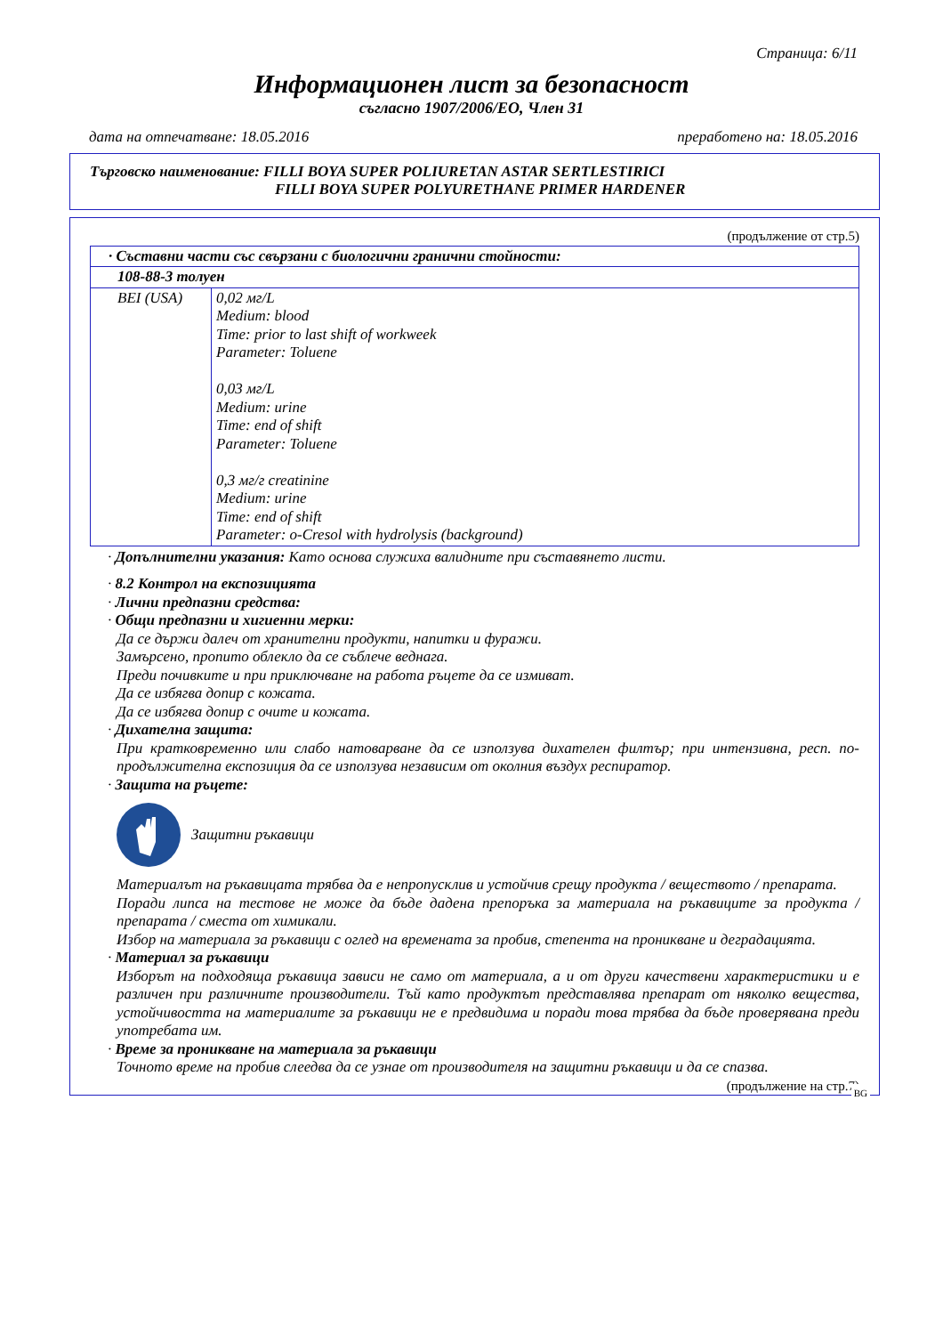Страница: 6/11
Информационен лист за безопасност
съгласно 1907/2006/ЕО, Член 31
дата на отпечатване: 18.05.2016 преработено на: 18.05.2016
Търговско наименование: FILLI BOYA SUPER POLIURETAN ASTAR SERTLESTIRICI
FILLI BOYA SUPER POLYURETHANE PRIMER HARDENER
(продължение от стр.5)
| · Съставни части със свързани с биологични гранични стойности: | |
| 108-88-3 толуен | |
| BEI (USA) | 0,02 мг/L Medium: blood Time: prior to last shift of workweek Parameter: Toluene 0,03 мг/L Medium: urine Time: end of shift Parameter: Toluene 0,3 мг/г creatinine Medium: urine Time: end of shift Parameter: o-Cresol with hydrolysis (background) |
· Допълнителни указания: Като основа служиха валидните при съставянето листи.
· 8.2 Контрол на експозицията
· Лични предпазни средства:
· Общи предпазни и хигиенни мерки:
Да се държи далеч от хранителни продукти, напитки и фуражи.
Замърсено, пропито облекло да се съблече веднага.
Преди почивките и при приключване на работа ръцете да се измиват.
Да се избягва допир с кожата.
Да се избягва допир с очите и кожата.
· Дихателна защита:
При кратковременно или слабо натоварване да се използува дихателен филтър; при интензивна, респ. по-продължителна експозиция да се използува независим от околния въздух респиратор.
· Защита на ръцете:
Защитни ръкавици
Материалът на ръкавицата трябва да е непропусклив и устойчив срещу продукта / веществото / препарата.
Поради липса на тестове не може да бъде дадена препоръка за материала на ръкавиците за продукта / препарата / сместа от химикали.
Избор на материала за ръкавици с оглед на времената за пробив, степента на проникване и деградацията.
· Материал за ръкавици
Изборът на подходяща ръкавица зависи не само от материала, а и от други качествени характеристики и е различен при различните производители. Тъй като продуктът представлява препарат от няколко вещества, устойчивостта на материалите за ръкавици не е предвидима и поради това трябва да бъде проверявана преди употребата им.
· Време за проникване на материала за ръкавици
Точното време на пробив слеедва да се узнае от производителя на защитни ръкавици и да се спазва.
(продължение на стр.7)
BG